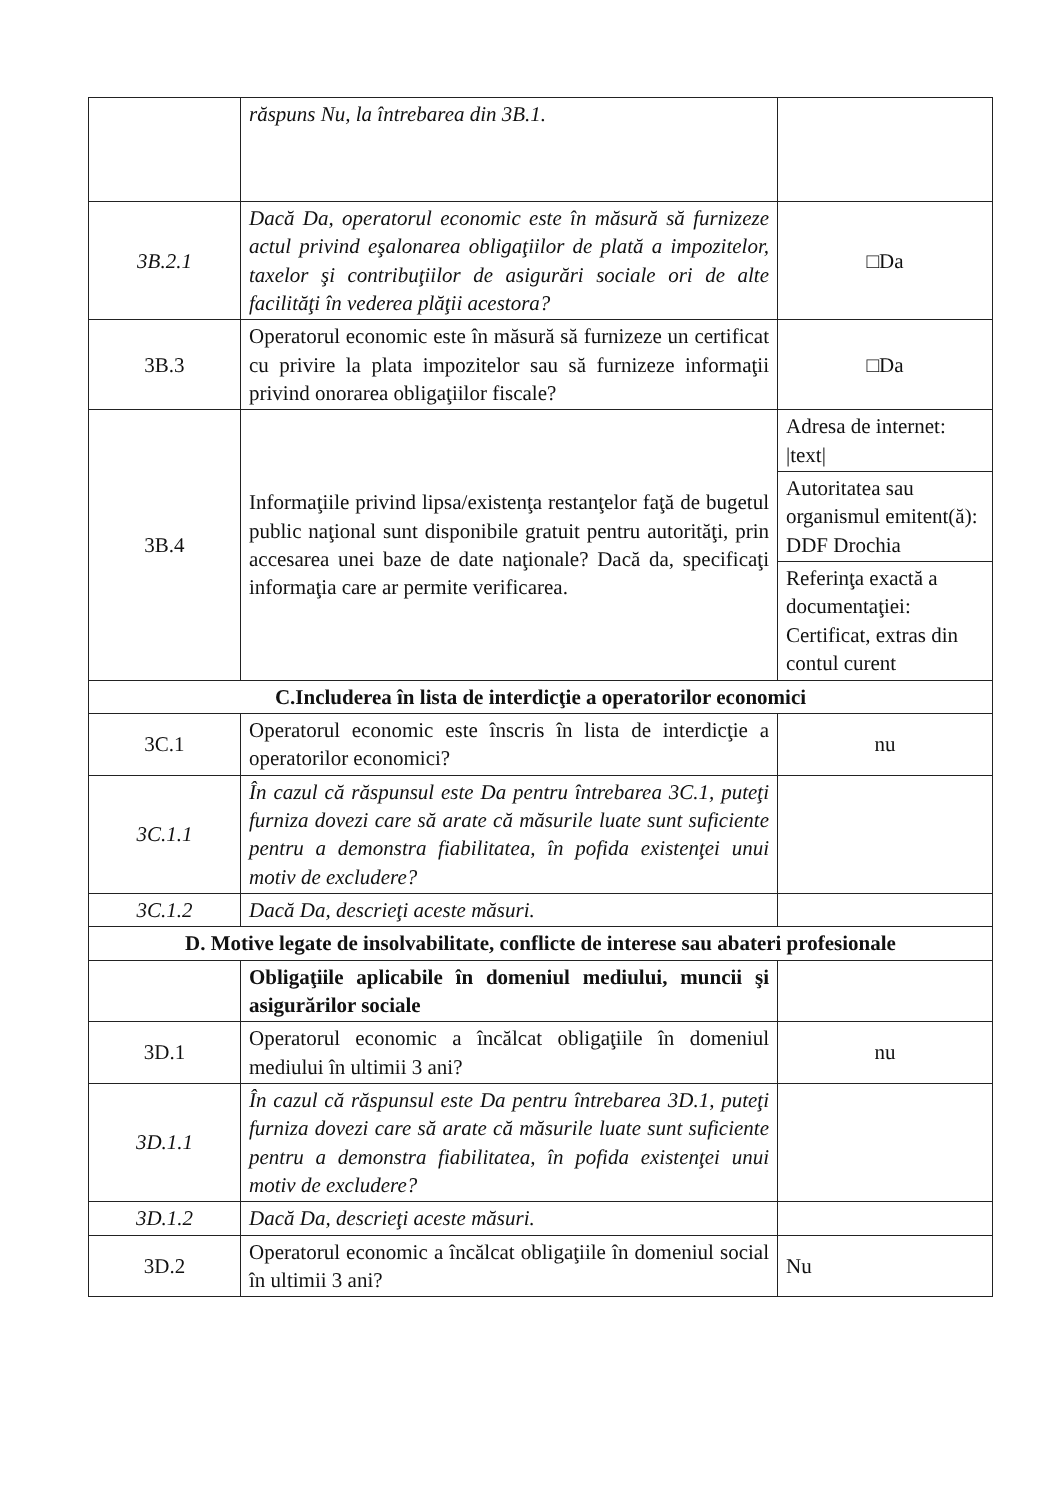| | răspuns Nu, la întrebarea din 3B.1. | |
| 3B.2.1 | Dacă Da, operatorul economic este în măsură să furnizeze actul privind eşalonarea obligaţiilor de plată a impozitelor, taxelor şi contribuţiilor de asigurări sociale ori de alte facilităţi în vederea plăţii acestora? | □Da |
| 3B.3 | Operatorul economic este în măsură să furnizeze un certificat cu privire la plata impozitelor sau să furnizeze informaţii privind onorarea obligaţiilor fiscale? | □Da |
| 3B.4 | Informaţiile privind lipsa/existenţa restanţelor faţă de bugetul public naţional sunt disponibile gratuit pentru autorităţi, prin accesarea unei baze de date naţionale? Dacă da, specificaţi informaţia care ar permite verificarea. | Adresa de internet: /text/ |
| | | Autoritatea sau organismul emitent(ă): DDF Drochia |
| | | Referinţa exactă a documentaţiei: Certificat, extras din contul curent |
| C.Includerea în lista de interdicţie a operatorilor economici | | |
| 3C.1 | Operatorul economic este înscris în lista de interdicţie a operatorilor economici? | nu |
| 3C.1.1 | În cazul că răspunsul este Da pentru întrebarea 3C.1, puteţi furniza dovezi care să arate că măsurile luate sunt suficiente pentru a demonstra fiabilitatea, în pofida existenţei unui motiv de excludere? | |
| 3C.1.2 | Dacă Da, descrieţi aceste măsuri. | |
| D. Motive legate de insolvabilitate, conflicte de interese sau abateri profesionale | | |
| | Obligaţiile aplicabile în domeniul mediului, muncii şi asigurărilor sociale | |
| 3D.1 | Operatorul economic a încălcat obligaţiile în domeniul mediului în ultimii 3 ani? | nu |
| 3D.1.1 | În cazul că răspunsul este Da pentru întrebarea 3D.1, puteţi furniza dovezi care să arate că măsurile luate sunt suficiente pentru a demonstra fiabilitatea, în pofida existenţei unui motiv de excludere? | |
| 3D.1.2 | Dacă Da, descrieţi aceste măsuri. | |
| 3D.2 | Operatorul economic a încălcat obligaţiile în domeniul social în ultimii 3 ani? | Nu |